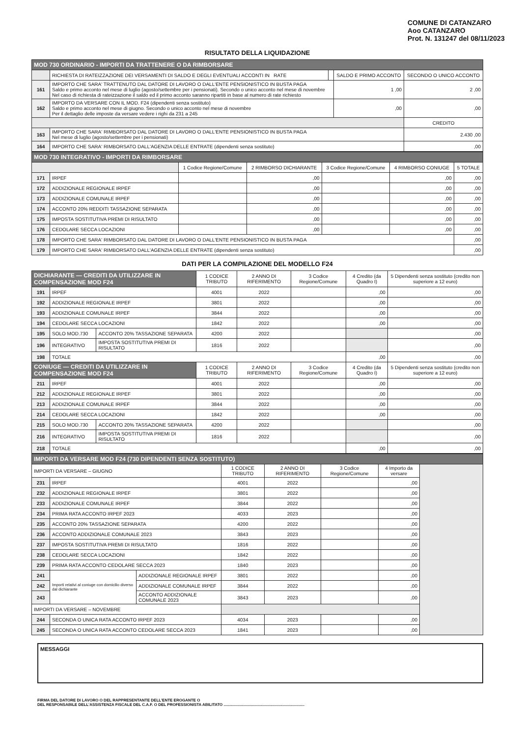COMUNE DI CATANZARO
Aoo CATANZARO
Prot. N. 131247 del 08/11/2023
RISULTATO DELLA LIQUIDAZIONE
| MOD 730 ORDINARIO - IMPORTI DA TRATTENERE O DA RIMBORSARE | | | | |
| --- | --- | --- | --- | --- |
| | RICHIESTA DI RATEIZZAZIONE DEI VERSAMENTI DI SALDO E DEGLI EVENTUALI ACCONTI IN RATE | | SALDO E PRIMO ACCONTO | SECONDO O UNICO ACCONTO |
| 161 | IMPORTO CHE SARA' TRATTENUTO DAL DATORE DI LAVORO O DALL'ENTE PENSIONISTICO IN BUSTA PAGA Saldo e primo acconto nel mese di luglio (agosto/settembre per i pensionati). Secondo o unico acconto nel mese di novembre Nel caso di richiesta di rateizzazione il saldo ed il primo acconto saranno ripartiti in base al numero di rate richiesto | | 1 ,00 | 2 ,00 |
| 162 | IMPORTO DA VERSARE CON IL MOD. F24 (dipendenti senza sostituto) Saldo e primo acconto nel mese di giugno. Secondo o unico acconto nel mese di novembre Per il dettaglio delle imposte da versare vedere i righi da 231 a 245 | | ,00 | ,00 |
| | | | | CREDITO |
| 163 | IMPORTO CHE SARA' RIMBORSATO DAL DATORE DI LAVORO O DALL'ENTE PENSIONISTICO IN BUSTA PAGA Nel mese di luglio (agosto/settembre per i pensionati) | | | 2.430 ,00 |
| 164 | IMPORTO CHE SARA' RIMBORSATO DALL'AGENZIA DELLE ENTRATE (dipendenti senza sostituto) | | | ,00 |
| MOD 730 INTEGRATIVO - IMPORTI DA RIMBORSARE | | | | | | |
| --- | --- | --- | --- | --- | --- | --- |
| | | 1 Codice Regione/Comune | 2 RIMBORSO DICHIARANTE | 3 Codice Regione/Comune | 4 RIMBORSO CONIUGE | 5 TOTALE |
| 171 | IRPEF | | ,00 | | ,00 | ,00 |
| 172 | ADDIZIONALE REGIONALE IRPEF | | ,00 | | ,00 | ,00 |
| 173 | ADDIZIONALE COMUNALE IRPEF | | ,00 | | ,00 | ,00 |
| 174 | ACCONTO 20% REDDITI TASSAZIONE SEPARATA | | ,00 | | ,00 | ,00 |
| 175 | IMPOSTA SOSTITUTIVA PREMI DI RISULTATO | | ,00 | | ,00 | ,00 |
| 176 | CEDOLARE SECCA LOCAZIONI | | ,00 | | ,00 | ,00 |
| 178 | IMPORTO CHE SARA' RIMBORSATO DAL DATORE DI LAVORO O DALL'ENTE PENSIONISTICO IN BUSTA PAGA | | | | | ,00 |
| 179 | IMPORTO CHE SARA' RIMBORSATO DALL'AGENZIA DELLE ENTRATE (dipendenti senza sostituto) | | | | | ,00 |
DATI PER LA COMPILAZIONE DEL MODELLO F24
| DICHIARANTE — CREDITI DA UTILIZZARE IN COMPENSAZIONE MOD F24 | | | 1 CODICE TRIBUTO | 2 ANNO DI RIFERIMENTO | 3 Codice Regione/Comune | 4 Credito (da Quadro I) | 5 Dipendenti senza sostituto (credito non superiore a 12 euro) |
| --- | --- | --- | --- | --- | --- | --- | --- |
| 191 | IRPEF | | 4001 | 2022 | | ,00 | ,00 |
| 192 | ADDIZIONALE REGIONALE IRPEF | | 3801 | 2022 | | ,00 | ,00 |
| 193 | ADDIZIONALE COMUNALE IRPEF | | 3844 | 2022 | | ,00 | ,00 |
| 194 | CEDOLARE SECCA LOCAZIONI | | 1842 | 2022 | | ,00 | ,00 |
| 195 | SOLO MOD.730 | ACCONTO 20% TASSAZIONE SEPARATA | 4200 | 2022 | | | ,00 |
| 196 | INTEGRATIVO | IMPOSTA SOSTITUTIVA PREMI DI RISULTATO | 1816 | 2022 | | | ,00 |
| 198 | TOTALE | | | | | ,00 | ,00 |
| CONIUGE — CREDITI DA UTILIZZARE IN COMPENSAZIONE MOD F24 | | | 1 CODICE TRIBUTO | 2 ANNO DI RIFERIMENTO | 3 Codice Regione/Comune | 4 Credito (da Quadro I) | 5 Dipendenti senza sostituto (credito non superiore a 12 euro) |
| 211 | IRPEF | | 4001 | 2022 | | ,00 | ,00 |
| 212 | ADDIZIONALE REGIONALE IRPEF | | 3801 | 2022 | | ,00 | ,00 |
| 213 | ADDIZIONALE COMUNALE IRPEF | | 3844 | 2022 | | ,00 | ,00 |
| 214 | CEDOLARE SECCA LOCAZIONI | | 1842 | 2022 | | ,00 | ,00 |
| 215 | SOLO MOD.730 | ACCONTO 20% TASSAZIONE SEPARATA | 4200 | 2022 | | | ,00 |
| 216 | INTEGRATIVO | IMPOSTA SOSTITUTIVA PREMI DI RISULTATO | 1816 | 2022 | | | ,00 |
| 218 | TOTALE | | | | | ,00 | ,00 |
| IMPORTI DA VERSARE MOD F24 (730 DIPENDENTI SENZA SOSTITUTO) | | | | | | | |
| --- | --- | --- | --- | --- | --- | --- | --- |
| IMPORTI DA VERSARE – GIUGNO | | | 1 CODICE TRIBUTO | 2 ANNO DI RIFERIMENTO | 3 Codice Regione/Comune | 4 Importo da versare | |
| 231 | IRPEF | | 4001 | 2022 | | ,00 | |
| 232 | ADDIZIONALE REGIONALE IRPEF | | 3801 | 2022 | | ,00 | |
| 233 | ADDIZIONALE COMUNALE IRPEF | | 3844 | 2022 | | ,00 | |
| 234 | PRIMA RATA ACCONTO IRPEF 2023 | | 4033 | 2023 | | ,00 | |
| 235 | ACCONTO 20% TASSAZIONE SEPARATA | | 4200 | 2022 | | ,00 | |
| 236 | ACCONTO ADDIZIONALE COMUNALE 2023 | | 3843 | 2023 | | ,00 | |
| 237 | IMPOSTA SOSTITUTIVA PREMI DI RISULTATO | | 1816 | 2022 | | ,00 | |
| 238 | CEDOLARE SECCA LOCAZIONI | | 1842 | 2022 | | ,00 | |
| 239 | PRIMA RATA ACCONTO CEDOLARE SECCA 2023 | | 1840 | 2023 | | ,00 | |
| 241 | Importi relativi al coniuge con domicilio diverso dal dichiarante | ADDIZIONALE REGIONALE IRPEF | 3801 | 2022 | | ,00 | |
| 242 | | ADDIZIONALE COMUNALE IRPEF | 3844 | 2022 | | ,00 | |
| 243 | | ACCONTO ADDIZIONALE COMUNALE 2023 | 3843 | 2023 | | ,00 | |
| IMPORTI DA VERSARE – NOVEMBRE | | | | | | | |
| 244 | SECONDA O UNICA RATA ACCONTO IRPEF 2023 | | 4034 | 2023 | | ,00 | |
| 245 | SECONDA O UNICA RATA ACCONTO CEDOLARE SECCA 2023 | | 1841 | 2023 | | ,00 | |
MESSAGGI
FIRMA DEL DATORE DI LAVORO O DEL RAPPRESENTANTE DELL'ENTE EROGANTE O
DEL RESPONSABILE DELL'ASSISTENZA FISCALE DEL C.A.F. O DEL PROFESSIONISTA ABILITATO ..........................................................................